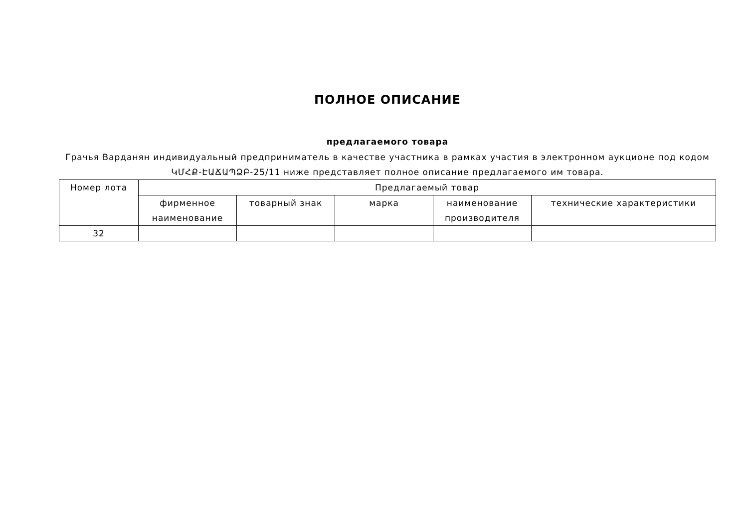ПОЛНОЕ ОПИСАНИЕ
предлагаемого товара
Грачья Варданян индивидуальный предприниматель в качестве участника в рамках участия в электронном аукционе под кодом ԿՄՀՔ-ԷԱՃԱՊՁԲ-25/11 ниже представляет полное описание предлагаемого им товара.
| Номер лота | Предлагаемый товар | | | | |
| --- | --- | --- | --- | --- | --- |
| | фирменное наименование | товарный знак | марка | наименование производителя | технические характеристики |
| 32 | | | | | |